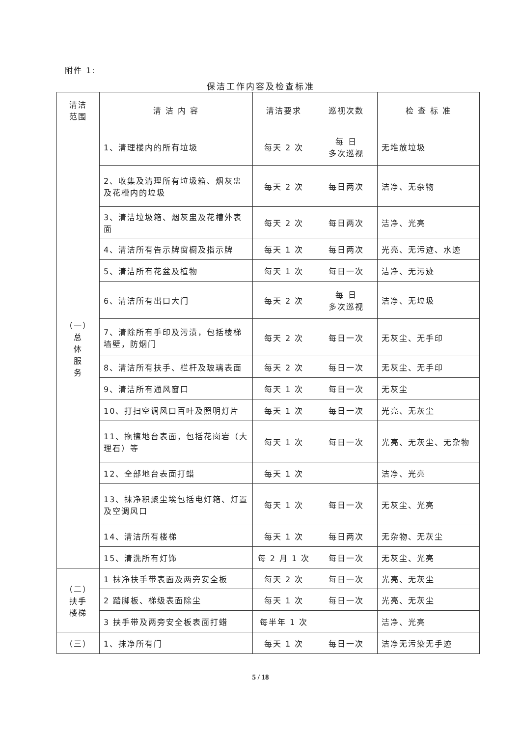附件 1:
保洁工作内容及检查标准
| 清洁 范围 | 清 洁 内 容 | 清洁要求 | 巡视次数 | 检 查 标 准 |
| --- | --- | --- | --- | --- |
| （一） 总 体 服 务 | 1、清理楼内的所有垃圾 | 每天 2 次 | 每 日 多次巡视 | 无堆放垃圾 |
| | 2、收集及清理所有垃圾箱、烟灰盅及花槽内的垃圾 | 每天 2 次 | 每日两次 | 洁净、无杂物 |
| | 3、清洁垃圾箱、烟灰盅及花槽外表面 | 每天 2 次 | 每日两次 | 洁净、光亮 |
| | 4、清洁所有告示牌窗橱及指示牌 | 每天 1 次 | 每日两次 | 光亮、无污迹、水迹 |
| | 5、清洁所有花盆及植物 | 每天 1 次 | 每日一次 | 洁净、无污迹 |
| | 6、清洁所有出口大门 | 每天 2 次 | 每 日 多次巡视 | 洁净、无垃圾 |
| | 7、清除所有手印及污渍，包括楼梯墙壁，防烟门 | 每天 2 次 | 每日一次 | 无灰尘、无手印 |
| | 8、清洁所有扶手、栏杆及玻璃表面 | 每天 2 次 | 每日一次 | 无灰尘、无手印 |
| | 9、清洁所有通风窗口 | 每天 1 次 | 每日一次 | 无灰尘 |
| | 10、打扫空调风口百叶及照明灯片 | 每天 1 次 | 每日一次 | 光亮、无灰尘 |
| | 11、拖擦地台表面，包括花岗岩（大理石）等 | 每天 1 次 | 每日一次 | 光亮、无灰尘、无杂物 |
| | 12、全部地台表面打蜡 | 每天 1 次 | | 洁净、光亮 |
| | 13、抹净积聚尘埃包括电灯箱、灯置及空调风口 | 每天 1 次 | 每日一次 | 无灰尘、光亮 |
| | 14、清洁所有楼梯 | 每天 1 次 | 每日两次 | 无杂物、无灰尘 |
| | 15、清洗所有灯饰 | 每 2 月 1 次 | 每日一次 | 无灰尘、光亮 |
| （二） 扶手 楼梯 | 1 抹净扶手带表面及两旁安全板 | 每天 2 次 | 每日一次 | 光亮、无灰尘 |
| | 2 踏脚板、梯级表面除尘 | 每天 1 次 | 每日一次 | 光亮、无灰尘 |
| | 3 扶手带及两旁安全板表面打蜡 | 每半年 1 次 | | 洁净、光亮 |
| （三） | 1、抹净所有门 | 每天 1 次 | 每日一次 | 洁净无污染无手迹 |
5 / 18